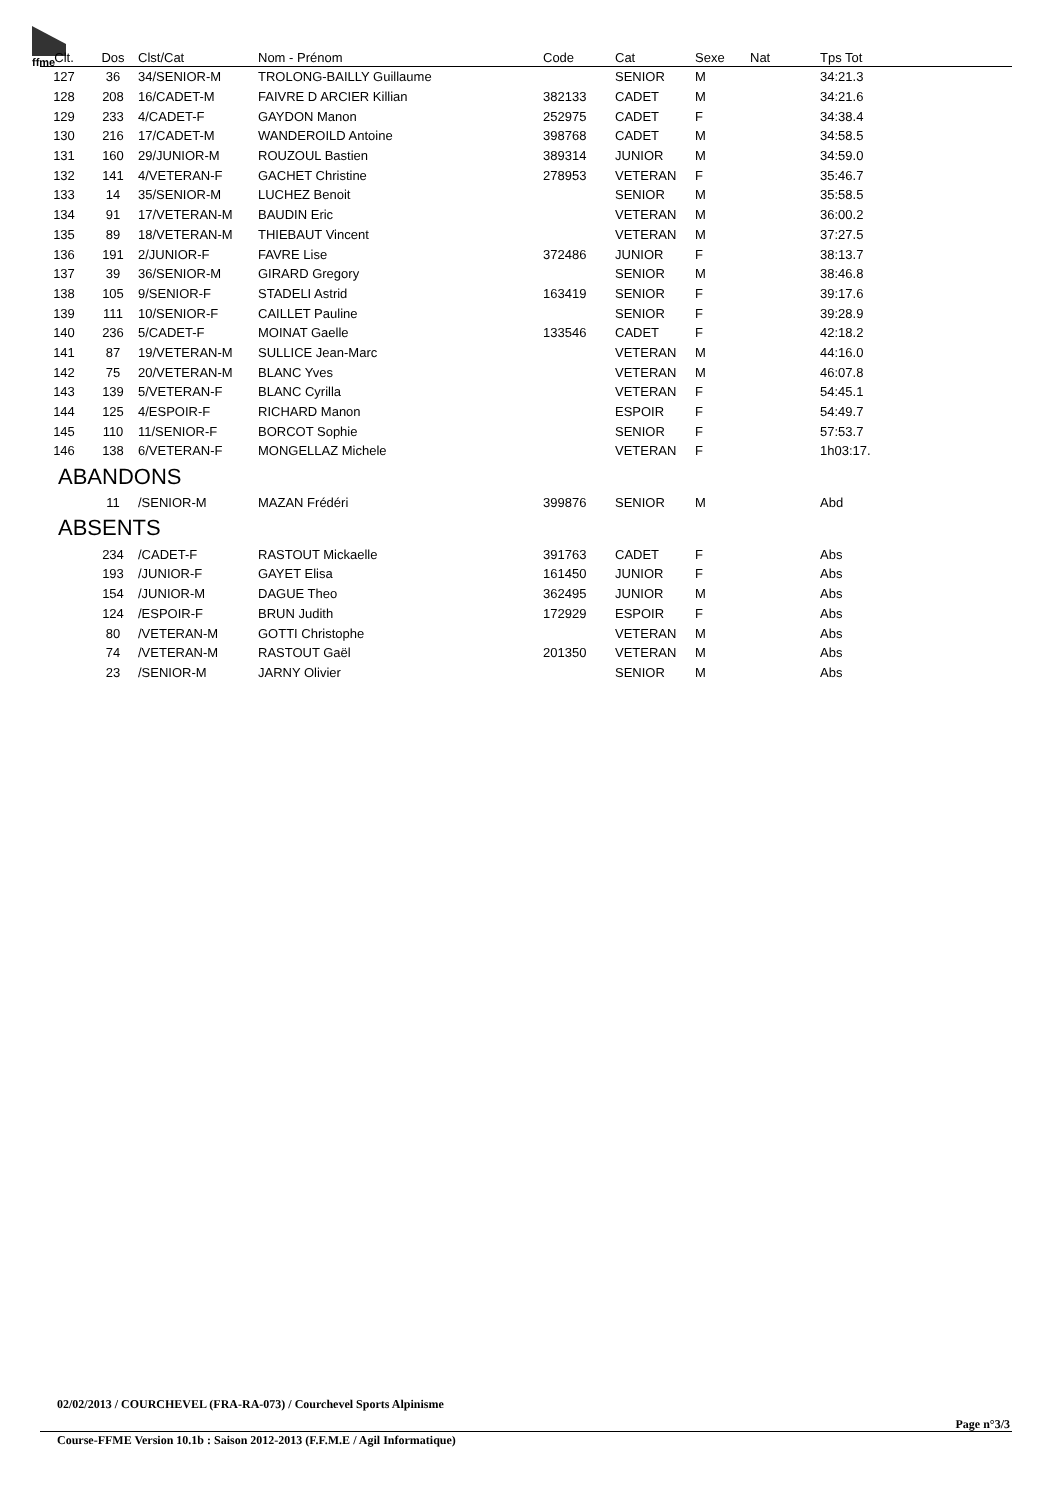ffme
| Clt. | Dos | Clst/Cat | Nom - Prénom | Code | Cat | Sexe | Nat | Tps Tot |
| --- | --- | --- | --- | --- | --- | --- | --- | --- |
| 127 | 36 | 34/SENIOR-M | TROLONG-BAILLY Guillaume | | SENIOR | M | | 34:21.3 |
| 128 | 208 | 16/CADET-M | FAIVRE D ARCIER Killian | 382133 | CADET | M | | 34:21.6 |
| 129 | 233 | 4/CADET-F | GAYDON Manon | 252975 | CADET | F | | 34:38.4 |
| 130 | 216 | 17/CADET-M | WANDEROILD Antoine | 398768 | CADET | M | | 34:58.5 |
| 131 | 160 | 29/JUNIOR-M | ROUZOUL Bastien | 389314 | JUNIOR | M | | 34:59.0 |
| 132 | 141 | 4/VETERAN-F | GACHET Christine | 278953 | VETERAN | F | | 35:46.7 |
| 133 | 14 | 35/SENIOR-M | LUCHEZ Benoit | | SENIOR | M | | 35:58.5 |
| 134 | 91 | 17/VETERAN-M | BAUDIN Eric | | VETERAN | M | | 36:00.2 |
| 135 | 89 | 18/VETERAN-M | THIEBAUT Vincent | | VETERAN | M | | 37:27.5 |
| 136 | 191 | 2/JUNIOR-F | FAVRE Lise | 372486 | JUNIOR | F | | 38:13.7 |
| 137 | 39 | 36/SENIOR-M | GIRARD Gregory | | SENIOR | M | | 38:46.8 |
| 138 | 105 | 9/SENIOR-F | STADELI Astrid | 163419 | SENIOR | F | | 39:17.6 |
| 139 | 111 | 10/SENIOR-F | CAILLET Pauline | | SENIOR | F | | 39:28.9 |
| 140 | 236 | 5/CADET-F | MOINAT Gaelle | 133546 | CADET | F | | 42:18.2 |
| 141 | 87 | 19/VETERAN-M | SULLICE Jean-Marc | | VETERAN | M | | 44:16.0 |
| 142 | 75 | 20/VETERAN-M | BLANC Yves | | VETERAN | M | | 46:07.8 |
| 143 | 139 | 5/VETERAN-F | BLANC Cyrilla | | VETERAN | F | | 54:45.1 |
| 144 | 125 | 4/ESPOIR-F | RICHARD Manon | | ESPOIR | F | | 54:49.7 |
| 145 | 110 | 11/SENIOR-F | BORCOT Sophie | | SENIOR | F | | 57:53.7 |
| 146 | 138 | 6/VETERAN-F | MONGELLAZ Michele | | VETERAN | F | | 1h03:17. |
| ABANDONS | | | | | | | | |
| | 11 | /SENIOR-M | MAZAN Frédéri | 399876 | SENIOR | M | | Abd |
| ABSENTS | | | | | | | | |
| | 234 | /CADET-F | RASTOUT Mickaelle | 391763 | CADET | F | | Abs |
| | 193 | /JUNIOR-F | GAYET Elisa | 161450 | JUNIOR | F | | Abs |
| | 154 | /JUNIOR-M | DAGUE Theo | 362495 | JUNIOR | M | | Abs |
| | 124 | /ESPOIR-F | BRUN Judith | 172929 | ESPOIR | F | | Abs |
| | 80 | /VETERAN-M | GOTTI Christophe | | VETERAN | M | | Abs |
| | 74 | /VETERAN-M | RASTOUT Gaël | 201350 | VETERAN | M | | Abs |
| | 23 | /SENIOR-M | JARNY Olivier | | SENIOR | M | | Abs |
02/02/2013 / COURCHEVEL (FRA-RA-073) / Courchevel Sports Alpinisme
Page n°3/3
Course-FFME Version 10.1b : Saison 2012-2013 (F.F.M.E / Agil Informatique)